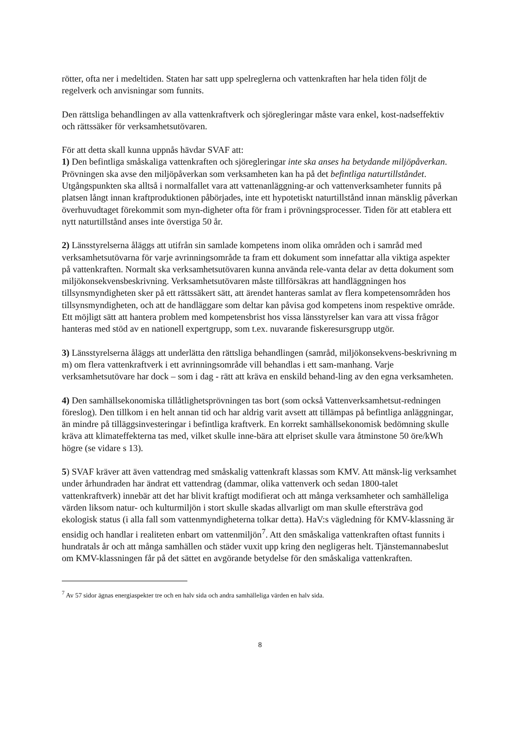rötter, ofta ner i medeltiden. Staten har satt upp spelreglerna och vattenkraften har hela tiden följt de regelverk och anvisningar som funnits.
Den rättsliga behandlingen av alla vattenkraftverk och sjöregleringar måste vara enkel, kost-nadseffektiv och rättssäker för verksamhetsutövaren.
För att detta skall kunna uppnås hävdar SVAF att:
1) Den befintliga småskaliga vattenkraften och sjöregleringar inte ska anses ha betydande miljöpåverkan. Prövningen ska avse den miljöpåverkan som verksamheten kan ha på det befintliga naturtillståndet. Utgångspunkten ska alltså i normalfallet vara att vattenanläggning-ar och vattenverksamheter funnits på platsen långt innan kraftproduktionen påbörjades, inte ett hypotetiskt naturtillstånd innan mänsklig påverkan överhuvudtaget förekommit som myn-digheter ofta för fram i prövningsprocesser. Tiden för att etablera ett nytt naturtillstånd anses inte överstiga 50 år.
2) Länsstyrelserna åläggs att utifrån sin samlade kompetens inom olika områden och i samråd med verksamhetsutövarna för varje avrinningsområde ta fram ett dokument som innefattar alla viktiga aspekter på vattenkraften. Normalt ska verksamhetsutövaren kunna använda rele-vanta delar av detta dokument som miljökonsekvensbeskrivning. Verksamhetsutövaren måste tillförsäkras att handläggningen hos tillsynsmyndigheten sker på ett rättssäkert sätt, att ärendet hanteras samlat av flera kompetensområden hos tillsynsmyndigheten, och att de handläggare som deltar kan påvisa god kompetens inom respektive område. Ett möjligt sätt att hantera problem med kompetensbrist hos vissa länsstyrelser kan vara att vissa frågor hanteras med stöd av en nationell expertgrupp, som t.ex. nuvarande fiskeresursgrupp utgör.
3) Länsstyrelserna åläggs att underlätta den rättsliga behandlingen (samråd, miljökonsekvens-beskrivning m m) om flera vattenkraftverk i ett avrinningsområde vill behandlas i ett sam-manhang. Varje verksamhetsutövare har dock – som i dag - rätt att kräva en enskild behand-ling av den egna verksamheten.
4) Den samhällsekonomiska tillåtlighetsprövningen tas bort (som också Vattenverksamhetsut-redningen föreslog). Den tillkom i en helt annan tid och har aldrig varit avsett att tillämpas på befintliga anläggningar, än mindre på tilläggsinvesteringar i befintliga kraftverk. En korrekt samhällsekonomisk bedömning skulle kräva att klimateffekterna tas med, vilket skulle inne-bära att elpriset skulle vara åtminstone 50 öre/kWh högre (se vidare s 13).
5) SVAF kräver att även vattendrag med småskalig vattenkraft klassas som KMV. Att mänsk-lig verksamhet under århundraden har ändrat ett vattendrag (dammar, olika vattenverk och sedan 1800-talet vattenkraftverk) innebär att det har blivit kraftigt modifierat och att många verksamheter och samhälleliga värden liksom natur- och kulturmiljön i stort skulle skadas allvarligt om man skulle eftersträva god ekologisk status (i alla fall som vattenmyndigheterna tolkar detta). HaV:s vägledning för KMV-klassning är ensidig och handlar i realiteten enbart om vattenmiljön<sup>7</sup>. Att den småskaliga vattenkraften oftast funnits i hundratals år och att många samhällen och städer vuxit upp kring den negligeras helt. Tjänstemannabeslut om KMV-klassningen får på det sättet en avgörande betydelse för den småskaliga vattenkraften.
<sup>7</sup> Av 57 sidor ägnas energiaspekter tre och en halv sida och andra samhälleliga värden en halv sida.
8